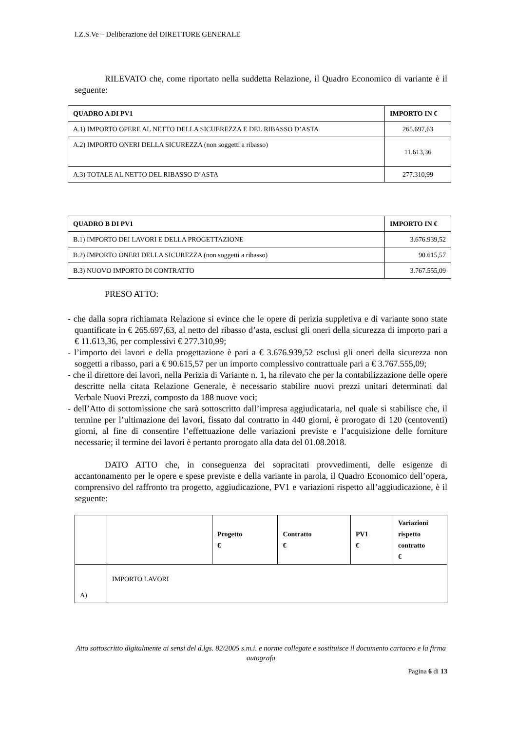I.Z.S.Ve – Deliberazione del DIRETTORE GENERALE
RILEVATO che, come riportato nella suddetta Relazione, il Quadro Economico di variante è il seguente:
| QUADRO A DI PV1 | IMPORTO IN € |
| --- | --- |
| A.1) IMPORTO OPERE AL NETTO DELLA SICUEREZZA E DEL RIBASSO D’ASTA | 265.697,63 |
| A.2) IMPORTO ONERI DELLA SICUREZZA (non soggetti a ribasso) | 11.613,36 |
| A.3) TOTALE AL NETTO DEL RIBASSO D’ASTA | 277.310,99 |
| QUADRO B DI PV1 | IMPORTO IN € |
| --- | --- |
| B.1) IMPORTO DEI LAVORI E DELLA PROGETTAZIONE | 3.676.939,52 |
| B.2) IMPORTO ONERI DELLA SICUREZZA (non soggetti a ribasso) | 90.615,57 |
| B.3) NUOVO IMPORTO DI CONTRATTO | 3.767.555,09 |
PRESO ATTO:
- che dalla sopra richiamata Relazione si evince che le opere di perizia suppletiva e di variante sono state quantificate in € 265.697,63, al netto del ribasso d’asta, esclusi gli oneri della sicurezza di importo pari a € 11.613,36, per complessivi € 277.310,99;
- l’importo dei lavori e della progettazione è pari a € 3.676.939,52 esclusi gli oneri della sicurezza non soggetti a ribasso, pari a € 90.615,57 per un importo complessivo contrattuale pari a € 3.767.555,09;
- che il direttore dei lavori, nella Perizia di Variante n. 1, ha rilevato che per la contabilizzazione delle opere descritte nella citata Relazione Generale, è necessario stabilire nuovi prezzi unitari determinati dal Verbale Nuovi Prezzi, composto da 188 nuove voci;
- dell’Atto di sottomissione che sarà sottoscritto dall’impresa aggiudicataria, nel quale si stabilisce che, il termine per l’ultimazione dei lavori, fissato dal contratto in 440 giorni, è prorogato di 120 (centoventi) giorni, al fine di consentire l’effettuazione delle variazioni previste e l’acquisizione delle forniture necessarie; il termine dei lavori è pertanto prorogato alla data del 01.08.2018.
DATO ATTO che, in conseguenza dei sopracitati provvedimenti, delle esigenze di accantonamento per le opere e spese previste e della variante in parola, il Quadro Economico dell’opera, comprensivo del raffronto tra progetto, aggiudicazione, PV1 e variazioni rispetto all’aggiudicazione, è il seguente:
| | | Progetto € | Contratto € | PV1 € | Variazioni rispetto contratto € |
| --- | --- | --- | --- | --- | --- |
| A) | IMPORTO LAVORI | | | | |
Atto sottoscritto digitalmente ai sensi del d.lgs. 82/2005 s.m.i. e norme collegate e sostituisce il documento cartaceo e la firma autografa
Pagina 6 di 13